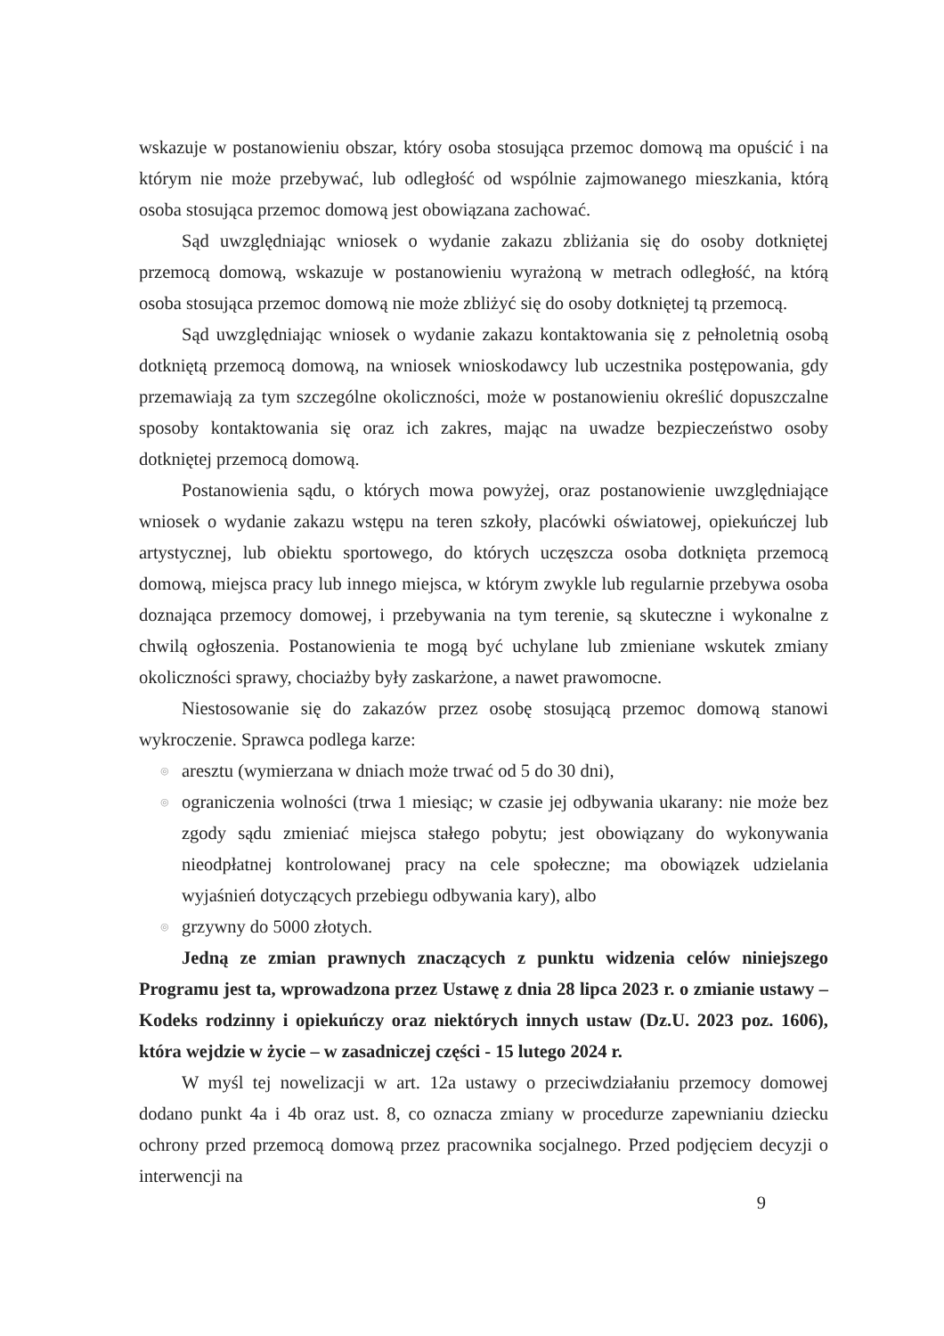wskazuje w postanowieniu obszar, który osoba stosująca przemoc domową ma opuścić i na którym nie może przebywać, lub odległość od wspólnie zajmowanego mieszkania, którą osoba stosująca przemoc domową jest obowiązana zachować.
Sąd uwzględniając wniosek o wydanie zakazu zbliżania się do osoby dotkniętej przemocą domową, wskazuje w postanowieniu wyrażoną w metrach odległość, na którą osoba stosująca przemoc domową nie może zbliżyć się do osoby dotkniętej tą przemocą.
Sąd uwzględniając wniosek o wydanie zakazu kontaktowania się z pełnoletnią osobą dotkniętą przemocą domową, na wniosek wnioskodawcy lub uczestnika postępowania, gdy przemawiają za tym szczególne okoliczności, może w postanowieniu określić dopuszczalne sposoby kontaktowania się oraz ich zakres, mając na uwadze bezpieczeństwo osoby dotkniętej przemocą domową.
Postanowienia sądu, o których mowa powyżej, oraz postanowienie uwzględniające wniosek o wydanie zakazu wstępu na teren szkoły, placówki oświatowej, opiekuńczej lub artystycznej, lub obiektu sportowego, do których uczęszcza osoba dotknięta przemocą domową, miejsca pracy lub innego miejsca, w którym zwykle lub regularnie przebywa osoba doznająca przemocy domowej, i przebywania na tym terenie, są skuteczne i wykonalne z chwilą ogłoszenia. Postanowienia te mogą być uchylane lub zmieniane wskutek zmiany okoliczności sprawy, chociażby były zaskarżone, a nawet prawomocne.
Niestosowanie się do zakazów przez osobę stosującą przemoc domową stanowi wykroczenie. Sprawca podlega karze:
◎ aresztu (wymierzana w dniach może trwać od 5 do 30 dni),
◎ ograniczenia wolności (trwa 1 miesiąc; w czasie jej odbywania ukarany: nie może bez zgody sądu zmieniać miejsca stałego pobytu; jest obowiązany do wykonywania nieodpłatnej kontrolowanej pracy na cele społeczne; ma obowiązek udzielania wyjaśnień dotyczących przebiegu odbywania kary), albo
◎ grzywny do 5000 złotych.
Jedną ze zmian prawnych znaczących z punktu widzenia celów niniejszego Programu jest ta, wprowadzona przez Ustawę z dnia 28 lipca 2023 r. o zmianie ustawy – Kodeks rodzinny i opiekuńczy oraz niektórych innych ustaw (Dz.U. 2023 poz. 1606), która wejdzie w życie – w zasadniczej części - 15 lutego 2024 r.
W myśl tej nowelizacji w art. 12a ustawy o przeciwdziałaniu przemocy domowej dodano punkt 4a i 4b oraz ust. 8, co oznacza zmiany w procedurze zapewnianiu dziecku ochrony przed przemocą domową przez pracownika socjalnego. Przed podjęciem decyzji o interwencji na
9